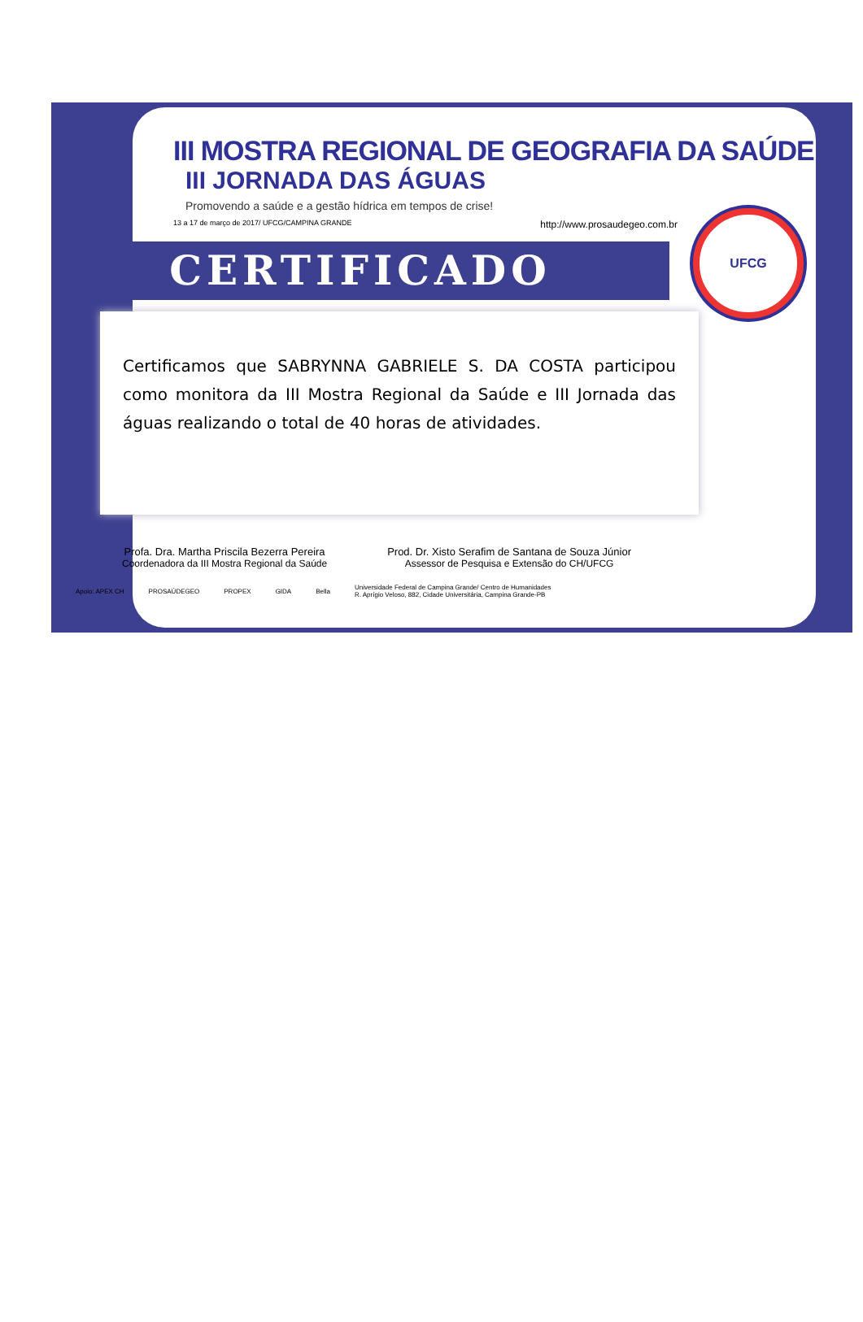UFCG
III MOSTRA REGIONAL DE GEOGRAFIA DA SAÚDE
III JORNADA DAS ÁGUAS
Promovendo a saúde e a gestão hídrica em tempos de crise!
13 a 17 de março de 2017/ UFCG/CAMPINA GRANDE http://www.prosaudegeo.com.br
CERTIFICADO
Certificamos que SABRYNNA GABRIELE S. DA COSTA participou como monitora da III Mostra Regional da Saúde e III Jornada das águas realizando o total de 40 horas de atividades.
Profa. Dra. Martha Priscila Bezerra Pereira
Coordenadora da III Mostra Regional da Saúde
Prod. Dr. Xisto Serafim de Santana de Souza Júnior
Assessor de Pesquisa e Extensão do CH/UFCG
Apoio: APEX CH PROSAÚDEGEO PROPEX GIDA Bella Universidade Federal de Campina Grande/ Centro de Humanidades
R. Aprígio Veloso, 882, Cidade Universitária, Campina Grande-PB